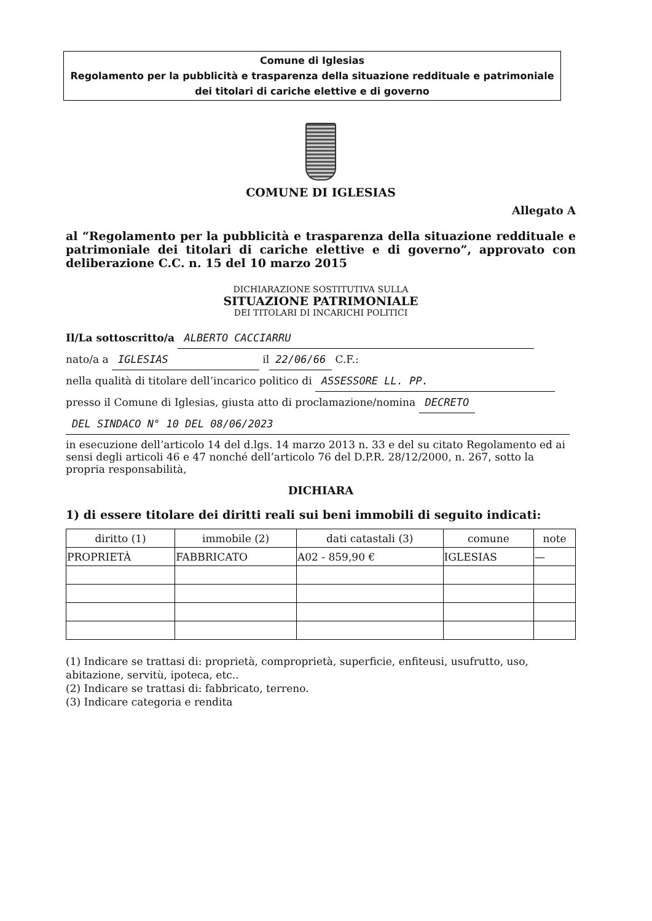Comune di Iglesias
Regolamento per la pubblicità e trasparenza della situazione reddituale e patrimoniale dei titolari di cariche elettive e di governo
COMUNE DI IGLESIAS
Allegato A
al “Regolamento per la pubblicità e trasparenza della situazione reddituale e patrimoniale dei titolari di cariche elettive e di governo”, approvato con deliberazione C.C. n. 15 del 10 marzo 2015
DICHIARAZIONE SOSTITUTIVA SULLA
SITUAZIONE PATRIMONIALE
DEI TITOLARI DI INCARICHI POLITICI
Il/La sottoscritto/a ALBERTO CACCIARRU
nato/a a IGLESIAS il 22/06/66 C.F.:
nella qualità di titolare dell’incarico politico di ASSESSORE LL. PP.
presso il Comune di Iglesias, giusta atto di proclamazione/nomina DECRETO
DEL SINDACO N° 10 DEL 08/06/2023
in esecuzione dell’articolo 14 del d.lgs. 14 marzo 2013 n. 33 e del su citato Regolamento ed ai sensi degli articoli 46 e 47 nonché dell’articolo 76 del D.P.R. 28/12/2000, n. 267, sotto la propria responsabilità,
DICHIARA
1) di essere titolare dei diritti reali sui beni immobili di seguito indicati:
| diritto (1) | immobile (2) | dati catastali (3) | comune | note |
| --- | --- | --- | --- | --- |
| PROPRIETÀ | FABBRICATO | A02 - 859,90 € | IGLESIAS | — |
(1) Indicare se trattasi di: proprietà, comproprietà, superficie, enfiteusi, usufrutto, uso, abitazione, servitù, ipoteca, etc..
(2) Indicare se trattasi di: fabbricato, terreno.
(3) Indicare categoria e rendita